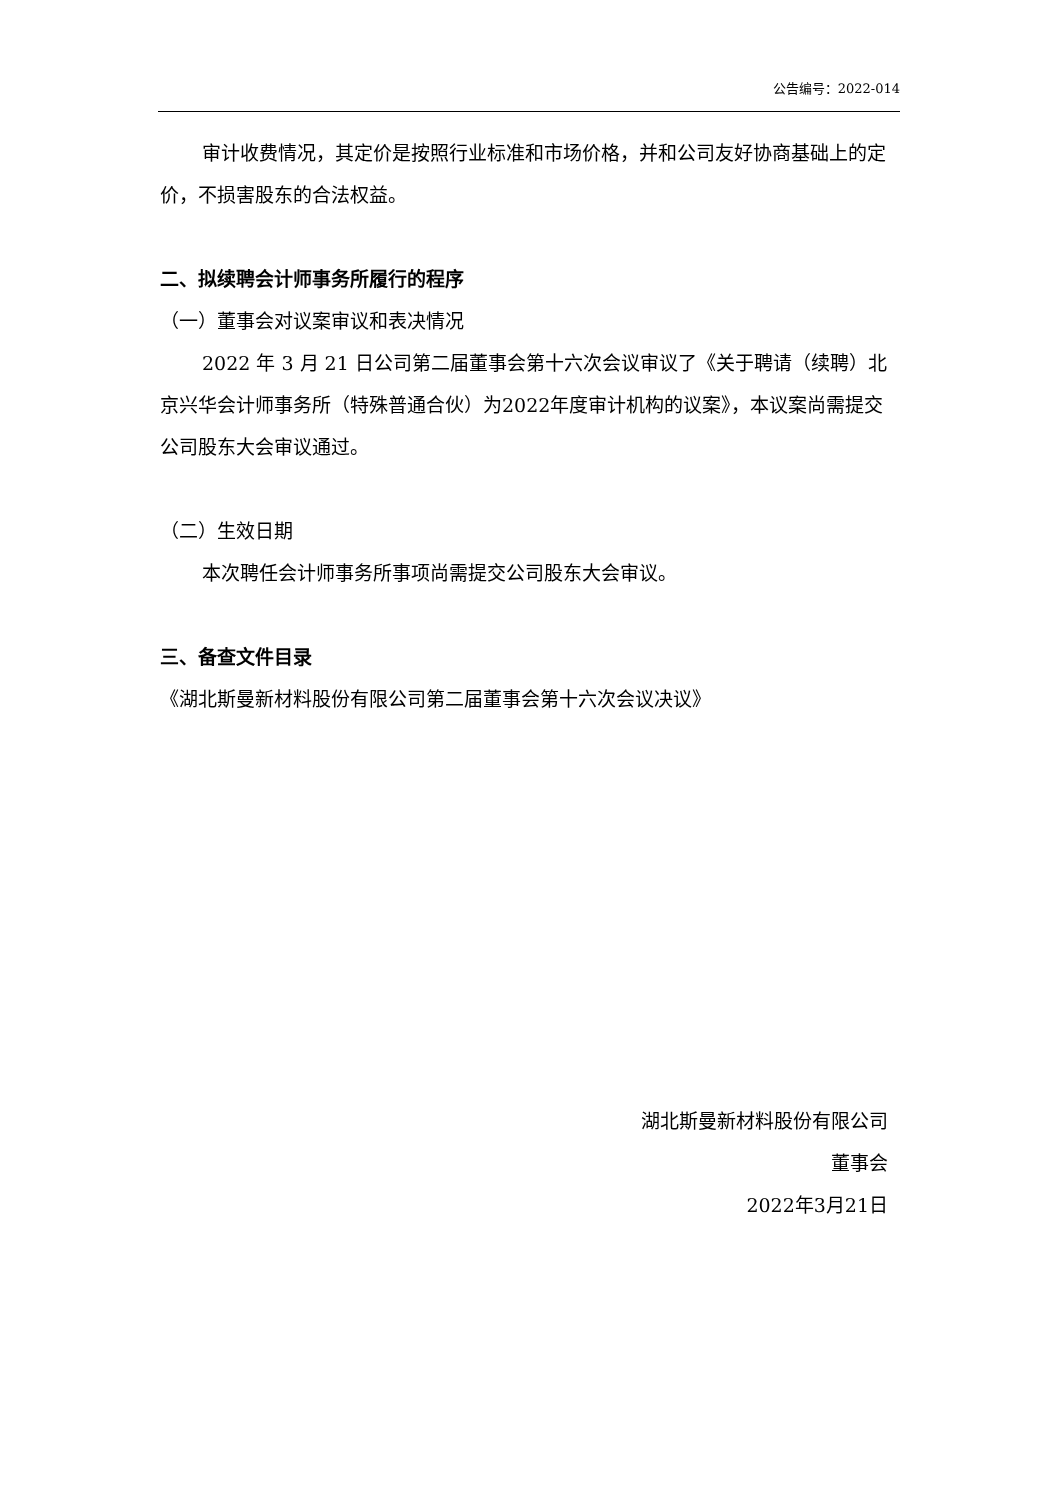公告编号：2022-014
审计收费情况，其定价是按照行业标准和市场价格，并和公司友好协商基础上的定价，不损害股东的合法权益。
二、拟续聘会计师事务所履行的程序
（一）董事会对议案审议和表决情况
2022 年 3 月 21 日公司第二届董事会第十六次会议审议了《关于聘请（续聘）北京兴华会计师事务所（特殊普通合伙）为2022年度审计机构的议案》，本议案尚需提交公司股东大会审议通过。
（二）生效日期
本次聘任会计师事务所事项尚需提交公司股东大会审议。
三、备查文件目录
《湖北斯曼新材料股份有限公司第二届董事会第十六次会议决议》
湖北斯曼新材料股份有限公司
董事会
2022年3月21日